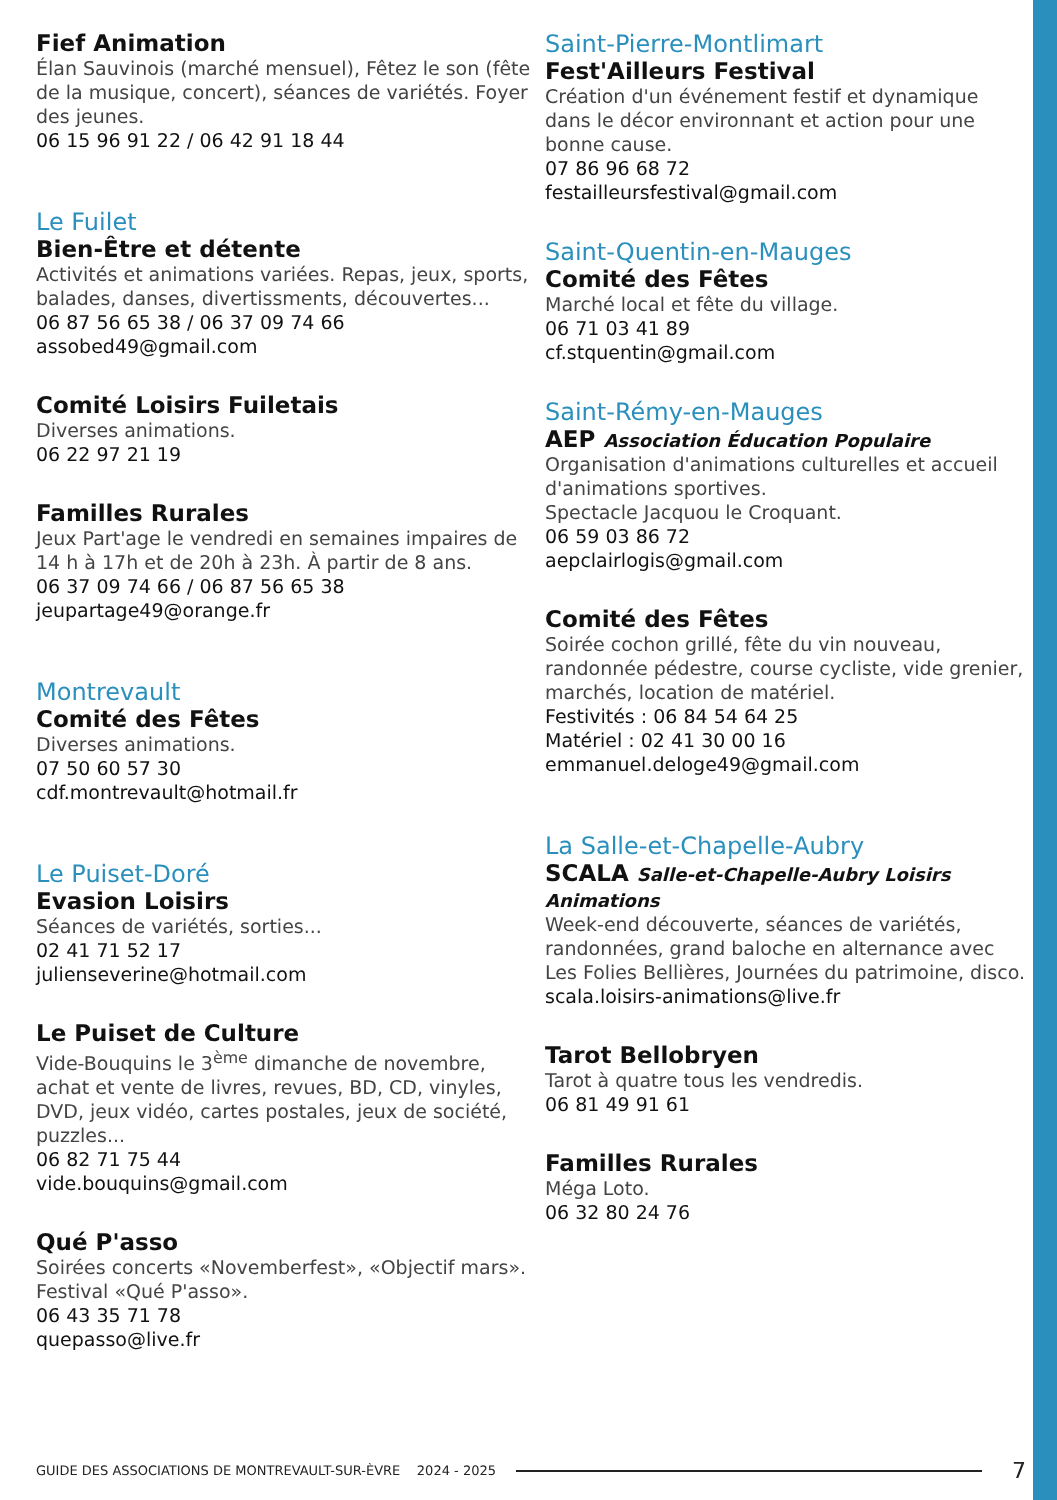Fief Animation
Élan Sauvinois (marché mensuel), Fêtez le son (fête de la musique, concert), séances de variétés. Foyer des jeunes.
06 15 96 91 22 / 06 42 91 18 44
Le Fuilet
Bien-Être et détente
Activités et animations variées. Repas, jeux, sports, balades, danses, divertissments, découvertes...
06 87 56 65 38 / 06 37 09 74 66
assobed49@gmail.com
Comité Loisirs Fuiletais
Diverses animations.
06 22 97 21 19
Familles Rurales
Jeux Part'age le vendredi en semaines impaires de 14 h à 17h et de 20h à 23h. À partir de 8 ans.
06 37 09 74 66 / 06 87 56 65 38
jeupartage49@orange.fr
Montrevault
Comité des Fêtes
Diverses animations.
07 50 60 57 30
cdf.montrevault@hotmail.fr
Le Puiset-Doré
Evasion Loisirs
Séances de variétés, sorties...
02 41 71 52 17
julienseverine@hotmail.com
Le Puiset de Culture
Vide-Bouquins le 3<sup>ème</sup> dimanche de novembre, achat et vente de livres, revues, BD, CD, vinyles, DVD, jeux vidéo, cartes postales, jeux de société, puzzles...
06 82 71 75 44
vide.bouquins@gmail.com
Qué P'asso
Soirées concerts «Novemberfest», «Objectif mars». Festival «Qué P'asso».
06 43 35 71 78
quepasso@live.fr
Saint-Pierre-Montlimart
Fest'Ailleurs Festival
Création d'un événement festif et dynamique dans le décor environnant et action pour une bonne cause.
07 86 96 68 72
festailleursfestival@gmail.com
Saint-Quentin-en-Mauges
Comité des Fêtes
Marché local et fête du village.
06 71 03 41 89
cf.stquentin@gmail.com
Saint-Rémy-en-Mauges
AEP Association Éducation Populaire
Organisation d'animations culturelles et accueil d'animations sportives.
Spectacle Jacquou le Croquant.
06 59 03 86 72
aepclairlogis@gmail.com
Comité des Fêtes
Soirée cochon grillé, fête du vin nouveau, randonnée pédestre, course cycliste, vide grenier, marchés, location de matériel.
Festivités : 06 84 54 64 25
Matériel : 02 41 30 00 16
emmanuel.deloge49@gmail.com
La Salle-et-Chapelle-Aubry
SCALA Salle-et-Chapelle-Aubry Loisirs Animations
Week-end découverte, séances de variétés, randonnées, grand baloche en alternance avec Les Folies Bellières, Journées du patrimoine, disco.
scala.loisirs-animations@live.fr
Tarot Bellobryen
Tarot à quatre tous les vendredis.
06 81 49 91 61
Familles Rurales
Méga Loto.
06 32 80 24 76
GUIDE DES ASSOCIATIONS DE MONTREVAULT-SUR-ÈVRE 2024 - 2025 7